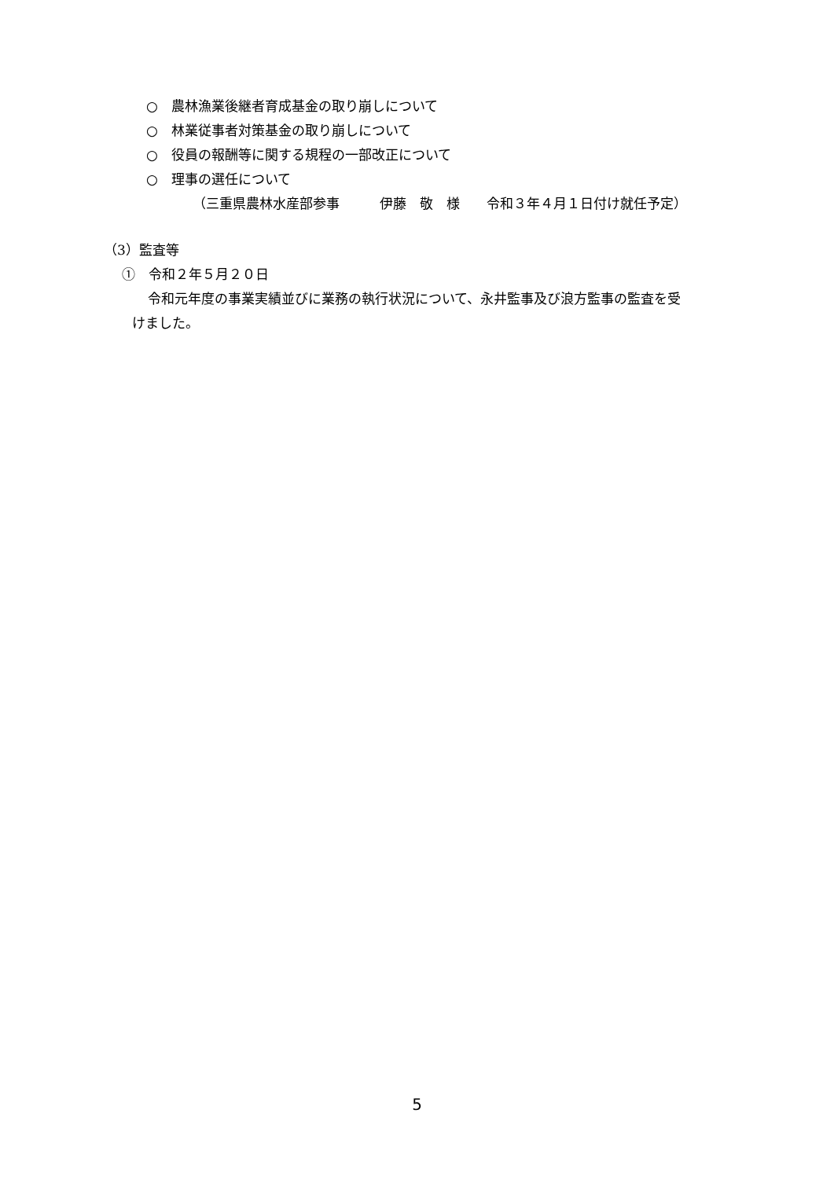○　農林漁業後継者育成基金の取り崩しについて
○　林業従事者対策基金の取り崩しについて
○　役員の報酬等に関する規程の一部改正について
○　理事の選任について
（三重県農林水産部参事　　　伊藤　敬　様　　令和３年４月１日付け就任予定）
（3）監査等
①　令和２年５月２０日
令和元年度の事業実績並びに業務の執行状況について、永井監事及び浪方監事の監査を受
けました。
5